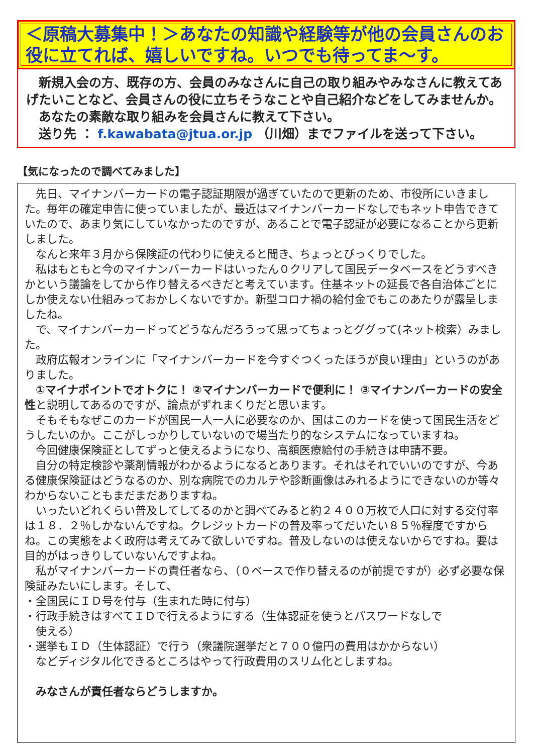＜原稿大募集中！＞あなたの知識や経験等が他の会員さんのお役に立てれば、嬉しいですね。いつでも待ってま～す。
　新規入会の方、既存の方、会員のみなさんに自己の取り組みやみなさんに教えてあげたいことなど、会員さんの役に立ちそうなことや自己紹介などをしてみませんか。
　あなたの素敵な取り組みを会員さんに教えて下さい。
　送り先 ： f.kawabata@jtua.or.jp （川畑）までファイルを送って下さい。
【気になったので調べてみました】
　先日、マイナンバーカードの電子認証期限が過ぎていたので更新のため、市役所にいきました。毎年の確定申告に使っていましたが、最近はマイナンバーカードなしでもネット申告できていたので、あまり気にしていなかったのですが、あることで電子認証が必要になることから更新しました。
　なんと来年３月から保険証の代わりに使えると聞き、ちょっとびっくりでした。
　私はもともと今のマイナンバーカードはいったん０クリアして国民データベースをどうすべきかという議論をしてから作り替えるべきだと考えています。住基ネットの延長で各自治体ごとにしか使えない仕組みっておかしくないですか。新型コロナ禍の給付金でもこのあたりが露呈しましたね。
　で、マイナンバーカードってどうなんだろうって思ってちょっとググって(ネット検索）みました。
　政府広報オンラインに「マイナンバーカードを今すぐつくったほうが良い理由」というのがありました。
　①マイナポイントでオトクに！ ②マイナンバーカードで便利に！ ③マイナンバーカードの安全性と説明してあるのですが、論点がずれまくりだと思います。
　そもそもなぜこのカードが国民一人一人に必要なのか、国はこのカードを使って国民生活をどうしたいのか。ここがしっかりしていないので場当たり的なシステムになっていますね。
　今回健康保険証としてずっと使えるようになり、高額医療給付の手続きは申請不要。
　自分の特定検診や薬剤情報がわかるようになるとあります。それはそれでいいのですが、今ある健康保険証はどうなるのか、別な病院でのカルテや診断画像はみれるようにできないのか等々わからないこともまだまだありますね。
　いったいどれくらい普及してしてるのかと調べてみると約２４００万枚で人口に対する交付率は１８．２％しかないんですね。クレジットカードの普及率ってだいたい８５％程度ですからね。この実態をよく政府は考えてみて欲しいですね。普及しないのは使えないからですね。要は目的がはっきりしていないんですよね。
　私がマイナンバーカードの責任者なら、（０ベースで作り替えるのが前提ですが）必ず必要な保険証みたいにします。そして、
・全国民にＩＤ号を付与（生まれた時に付与）
・行政手続きはすべてＩＤで行えるようにする（生体認証を使うとパスワードなしで
　使える）
・選挙もＩＤ（生体認証）で行う（衆議院選挙だと７００億円の費用はかからない）
　などディジタル化できるところはやって行政費用のスリム化としますね。
　みなさんが責任者ならどうしますか。